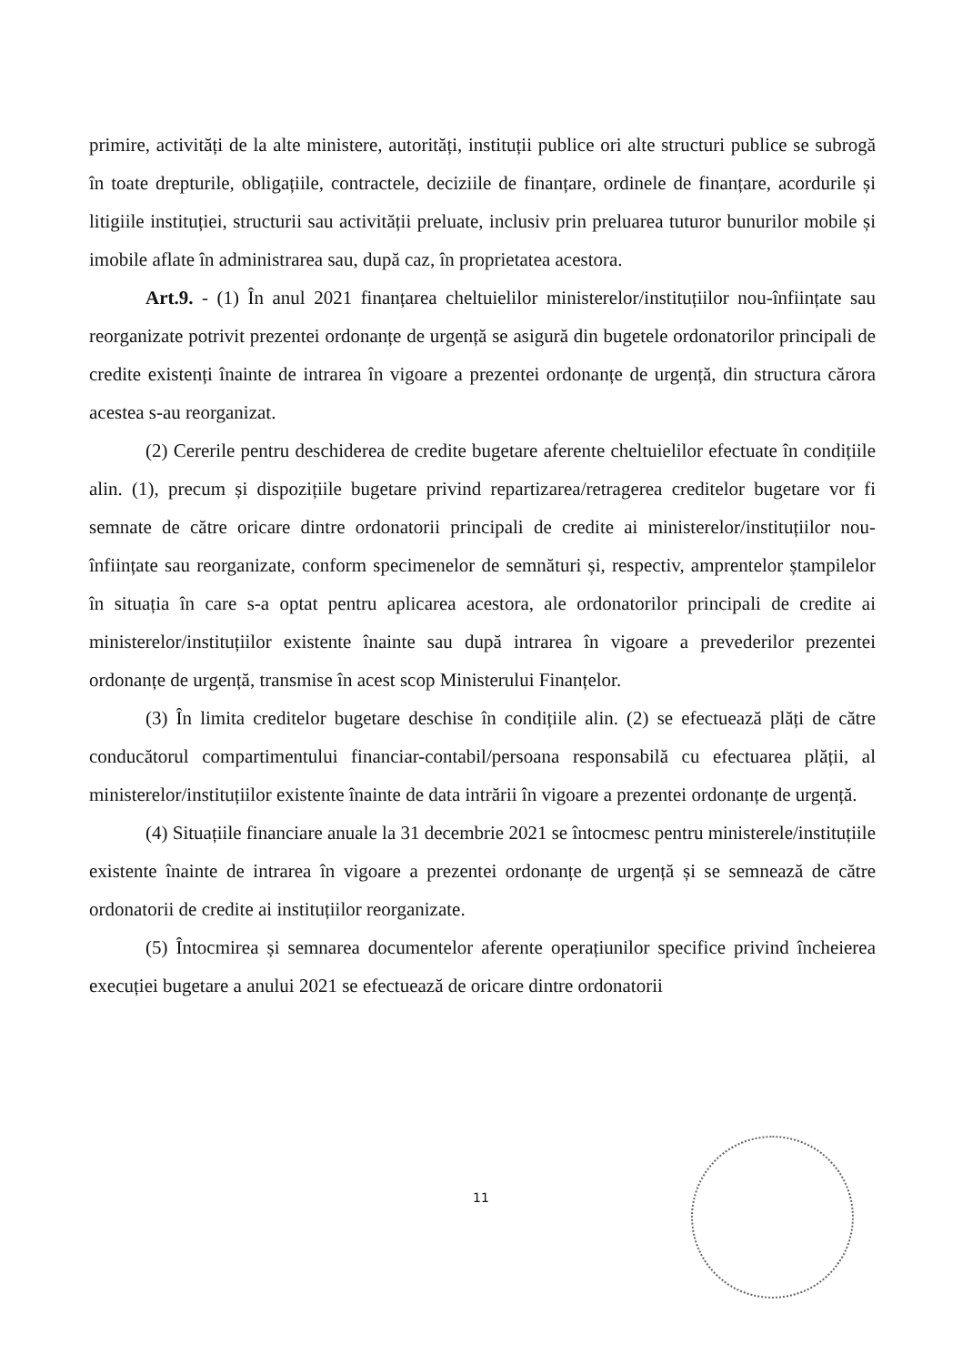primire, activități de la alte ministere, autorități, instituții publice ori alte structuri publice se subrogă în toate drepturile, obligațiile, contractele, deciziile de finanțare, ordinele de finanțare, acordurile și litigiile instituției, structurii sau activității preluate, inclusiv prin preluarea tuturor bunurilor mobile și imobile aflate în administrarea sau, după caz, în proprietatea acestora.
Art.9. - (1) În anul 2021 finanțarea cheltuielilor ministerelor/instituțiilor nou-înființate sau reorganizate potrivit prezentei ordonanțe de urgență se asigură din bugetele ordonatorilor principali de credite existenți înainte de intrarea în vigoare a prezentei ordonanțe de urgență, din structura cărora acestea s-au reorganizat.
(2) Cererile pentru deschiderea de credite bugetare aferente cheltuielilor efectuate în condițiile alin. (1), precum și dispozițiile bugetare privind repartizarea/retragerea creditelor bugetare vor fi semnate de către oricare dintre ordonatorii principali de credite ai ministerelor/instituțiilor nou-înființate sau reorganizate, conform specimenelor de semnături și, respectiv, amprentelor ștampilelor în situația în care s-a optat pentru aplicarea acestora, ale ordonatorilor principali de credite ai ministerelor/instituțiilor existente înainte sau după intrarea în vigoare a prevederilor prezentei ordonanțe de urgență, transmise în acest scop Ministerului Finanțelor.
(3) În limita creditelor bugetare deschise în condițiile alin. (2) se efectuează plăți de către conducătorul compartimentului financiar-contabil/persoana responsabilă cu efectuarea plății, al ministerelor/instituțiilor existente înainte de data intrării în vigoare a prezentei ordonanțe de urgență.
(4) Situațiile financiare anuale la 31 decembrie 2021 se întocmesc pentru ministerele/instituțiile existente înainte de intrarea în vigoare a prezentei ordonanțe de urgență și se semnează de către ordonatorii de credite ai instituțiilor reorganizate.
(5) Întocmirea și semnarea documentelor aferente operațiunilor specifice privind încheierea execuției bugetare a anului 2021 se efectuează de oricare dintre ordonatorii
11